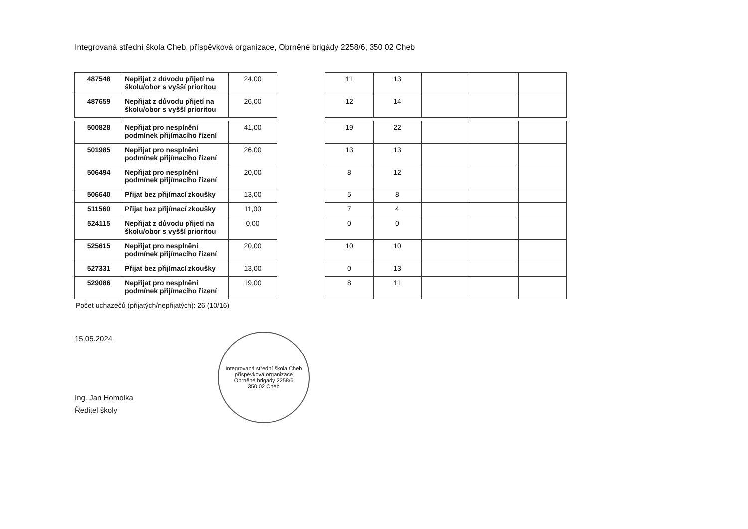Integrovaná střední škola Cheb, příspěvková organizace, Obrněné brigády 2258/6, 350 02 Cheb
| 487548 | Nepřijat z důvodu přijetí na školu/obor s vyšší prioritou | 24,00 |
| 487659 | Nepřijat z důvodu přijetí na školu/obor s vyšší prioritou | 26,00 |
| 500828 | Nepřijat pro nesplnění podmínek přijímacího řízení | 41,00 |
| 501985 | Nepřijat pro nesplnění podmínek přijímacího řízení | 26,00 |
| 506494 | Nepřijat pro nesplnění podmínek přijímacího řízení | 20,00 |
| 506640 | Přijat bez přijímací zkoušky | 13,00 |
| 511560 | Přijat bez přijímací zkoušky | 11,00 |
| 524115 | Nepřijat z důvodu přijetí na školu/obor s vyšší prioritou | 0,00 |
| 525615 | Nepřijat pro nesplnění podmínek přijímacího řízení | 20,00 |
| 527331 | Přijat bez přijímací zkoušky | 13,00 |
| 529086 | Nepřijat pro nesplnění podmínek přijímacího řízení | 19,00 |
| 11 | 13 | | | |
| 12 | 14 | | | |
| 19 | 22 | | | |
| 13 | 13 | | | |
| 8 | 12 | | | |
| 5 | 8 | | | |
| 7 | 4 | | | |
| 0 | 0 | | | |
| 10 | 10 | | | |
| 0 | 13 | | | |
| 8 | 11 | | | |
Počet uchazečů (přijatých/nepřijatých): 26 (10/16)
15.05.2024
Ing. Jan Homolka
Ředitel školy
Integrovaná střední škola Cheb
příspěvková organizace
Obrněné brigády 2258/6
350 02 Cheb